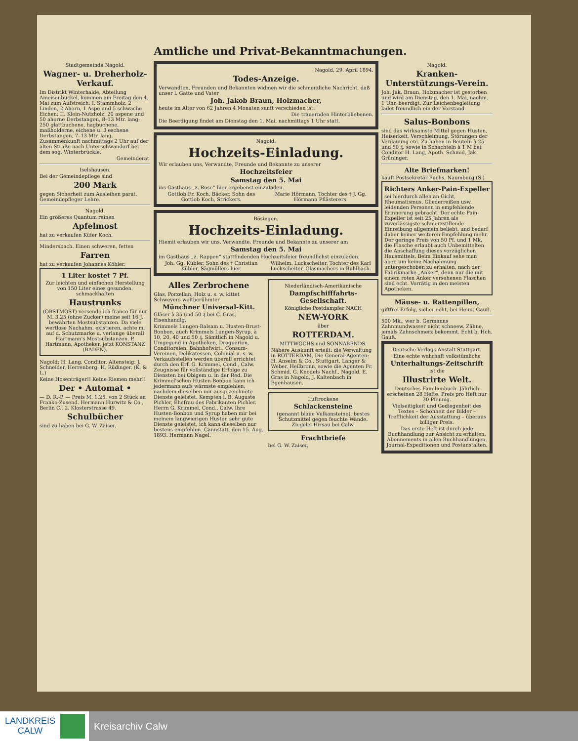Amtliche und Privat-Bekanntmachungen.
Stadtgemeinde Nagold.
Wagner- u. Dreherholz-Verkauf.
Im Distrikt Winterhalde, Abteilung Ameisenbuckel, kommen am Freitag den 4. Mai zum Aufstreich: I. Stammholz: 2 Linden, 2 Ahorn, 1 Aspe und 5 schwache Eichen; II. Klein-Nutzholz: 20 aspene und 50 ahorne Derbstangen, 8–13 Mtr. lang; 250 glattbuchene, hagbuchene, maßholderne, eichene u. 3 eschene Derbstangen, 7–13 Mtr. lang. Zusammenkunft nachmittags 2 Uhr auf der alten Straße nach Unterschwandorf bei dem sog. Winterbrückle.
Gemeinderat.
Iselshausen.
Bei der Gemeindepflege sind
200 Mark
gegen Sicherheit zum Ausleihen parat. Gemeindepfleger Lehre.
Nagold.
Ein größeres Quantum reinen
Apfelmost
hat zu verkaufen Küfer Koch.
Mindersbach. Einen schweren, fetten
Farren
hat zu verkaufen Johannes Köhler.
1 Liter kostet 7 Pf.
Zur leichten und einfachen Herstellung von 150 Liter eines gesunden, schmackhaften
Haustrunks
(OBSTMOST) versende ich franco für nur M. 3.25 (ohne Zucker) meine seit 16 J. bewährten Mostsubstanzen. Da viele wertlose Nachahm. existieren, achte m. auf d. Schutzmarke u. verlange überall Hartmann's Mostsubstanzen. P. Hartmann, Apotheker, jetzt KONSTANZ (BADEN).
Nagold: H. Lang, Conditor, Altensteig: J. Schneider, Herrenberg: H. Rüdinger. (K. & L.)
Keine Hosenträger!! Keine Riemen mehr!!
Der • Automat •
— D. R.-P. — Preis M. 1.25, von 2 Stück an Franko-Zusend. Hermann Hurwitz & Co., Berlin C., 2. Klosterstrasse 49.
Schulbücher
sind zu haben bei G. W. Zaiser.
Nagold, 29. April 1894.
Todes-Anzeige.
Verwandten, Freunden und Bekannten widmen wir die schmerzliche Nachricht, daß unser l. Gatte und Vater
Joh. Jakob Braun, Holzmacher,
heute im Alter von 62 Jahren 4 Monaten sanft verschieden ist.
Die trauernden Hinterbliebenen.
Die Beerdigung findet am Dienstag den 1. Mai, nachmittags 1 Uhr statt.
Nagold.
Hochzeits-Einladung.
Wir erlauben uns, Verwandte, Freunde und Bekannte zu unserer
Hochzeitsfeier
Samstag den 5. Mai
ins Gasthaus „z. Rose“ hier ergebenst einzuladen.
Gottlob Fr. Koch, Bäcker, Sohn des Gottlob Koch, Strickers.
Marie Hörmann, Tochter des † J. Gg. Hörmann Pflästerers.
Bösingen.
Hochzeits-Einladung.
Hiemit erlauben wir uns, Verwandte, Freunde und Bekannte zu unserer am
Samstag den 5. Mai
im Gasthaus „z. Rappen“ stattfindenden Hochzeitsfeier freundlichst einzuladen.
Joh. Gg. Kübler, Sohn des † Christian Kübler, Sägmüllers hier.
Wilhelm. Luckscheiter, Tochter des Karl Luckscheiter, Glasmachers in Buhlbach.
Alles Zerbrochene
Glas, Porzellan, Holz u. s. w. kittet Schweyers weltberühmter
Münchner Universal-Kitt.
Gläser à 35 und 50 ₰ bei C. Gras, Eisenhandlg.
Krimmels Lungen-Balsam u. Husten-Brust-Bonbon, auch Krimmels Lungen-Syrup, à 10, 20, 40 und 50 ₰. Sämtlich in Nagold u. Umgegend in Apotheken, Droguerien, Conditoreien, Bahnhofwirt., Consum-Vereinen, Delikatessen, Colonial u. s. w. Verkaufsstellen werden überall errichtet durch den Erf. G. Krimmel, Cond., Calw. Zeugnisse für vollständige Erfolge zu Diensten bei Obigem u. in der Red. Die Krimmel'schen Husten-Bonbon kann ich jedermann aufs wärmste empfehlen, nachdem dieselben mir ausgezeichnete Dienste geleistet. Kempten i. B. Auguste Pichler, Ehefrau des Fabrikanten Pichler. Herrn G. Krimmel, Cond., Calw. Ihre Husten-Bonbon und Syrup haben mir bei meinem langwierigen Husten sehr gute Dienste geleistet, ich kann dieselben nur bestens empfehlen. Cannstatt, den 15. Aug. 1893. Hermann Nagel.
Niederländisch-Amerikanische
Dampfschifffahrts-Gesellschaft.
Königliche Postdampfer NACH
NEW-YORK
über
ROTTERDAM.
MITTWOCHS und SONNABENDS.
Nähere Auskunft erteilt: die Verwaltung in ROTTERDAM, Die General-Agenten: H. Anselm & Co., Stuttgart, Langer & Weber, Heilbronn, sowie die Agenten Fr. Schmid, G. Knodels Nachf., Nagold, E. Gras in Nagold, J. Kaltenbach in Egenhausen.
Luftrockene
Schlackensteine
(genannt blaue Vulkansteine), bestes Schutzmittel gegen feuchte Wände. Ziegelei Hirsau bei Calw.
Frachtbriefe
bei G. W. Zaiser.
Nagold.
Kranken-Unterstützungs-Verein.
Joh. Jak. Braun, Holzmacher ist gestorben und wird am Dienstag, den 1. Mai, nachm. 1 Uhr, beerdigt. Zur Leichenbegleitung ladet freundlich ein der Vorstand.
Salus-Bonbons
sind das wirksamste Mittel gegen Husten, Heiserkeit, Verschleimung, Störungen der Verdauung etc. Zu haben in Beuteln à 25 und 50 ₰, sowie in Schachteln à 1 M bei: Conditor H. Lang, Apoth. Schmid, Jak. Grüninger.
Alte Briefmarken!
kauft Postsekretär Fuchs, Naumburg (S.)
Richters Anker-Pain-Expeller
sei hierdurch allen an Gicht, Rheumatismus, Gliederreißen usw. leidenden Personen in empfehlende Erinnerung gebracht. Der echte Pain-Expeller ist seit 25 Jahren als zuverlässigste schmerzstillende Einreibung allgemein beliebt, und bedarf daher keiner weiteren Empfehlung mehr. Der geringe Preis von 50 Pf. und 1 Mk. die Flasche erlaubt auch Unbemittelten die Anschaffung dieses vorzüglichen Hausmittels. Beim Einkauf sehe man aber, um keine Nachahmung untergeschoben zu erhalten, nach der Fabrikmarke „Anker“, denn nur die mit einem roten Anker versehenen Flaschen sind echt. Vorrätig in den meisten Apotheken.
Mäuse- u. Rattenpillen,
giftfrei Erfolg, sicher echt, bei Heinr. Gauß.
500 Mk., wer b. Germanns Zahnmundwasser nicht schneew. Zähne, jemals Zahnschmerz bekommt. Echt b. Hch. Gauß.
Deutsche Verlags-Anstalt Stuttgart.
Eine echte wahrhaft volkstümliche
Unterhaltungs-Zeitschrift
ist die
Illustrirte Welt.
Deutsches Familienbuch. Jährlich erscheinen 28 Hefte. Preis pro Heft nur 30 Pfennig.
Vielseitigkeit und Gediegenheit des Textes – Schönheit der Bilder – Trefflichkeit der Ausstattung – überaus billiger Preis.
Das erste Heft ist durch jede Buchhandlung zur Ansicht zu erhalten. Abonnements in allen Buchhandlungen, Journal-Expeditionen und Postanstalten.
LANDKREIS
CALW
Kreisarchiv Calw